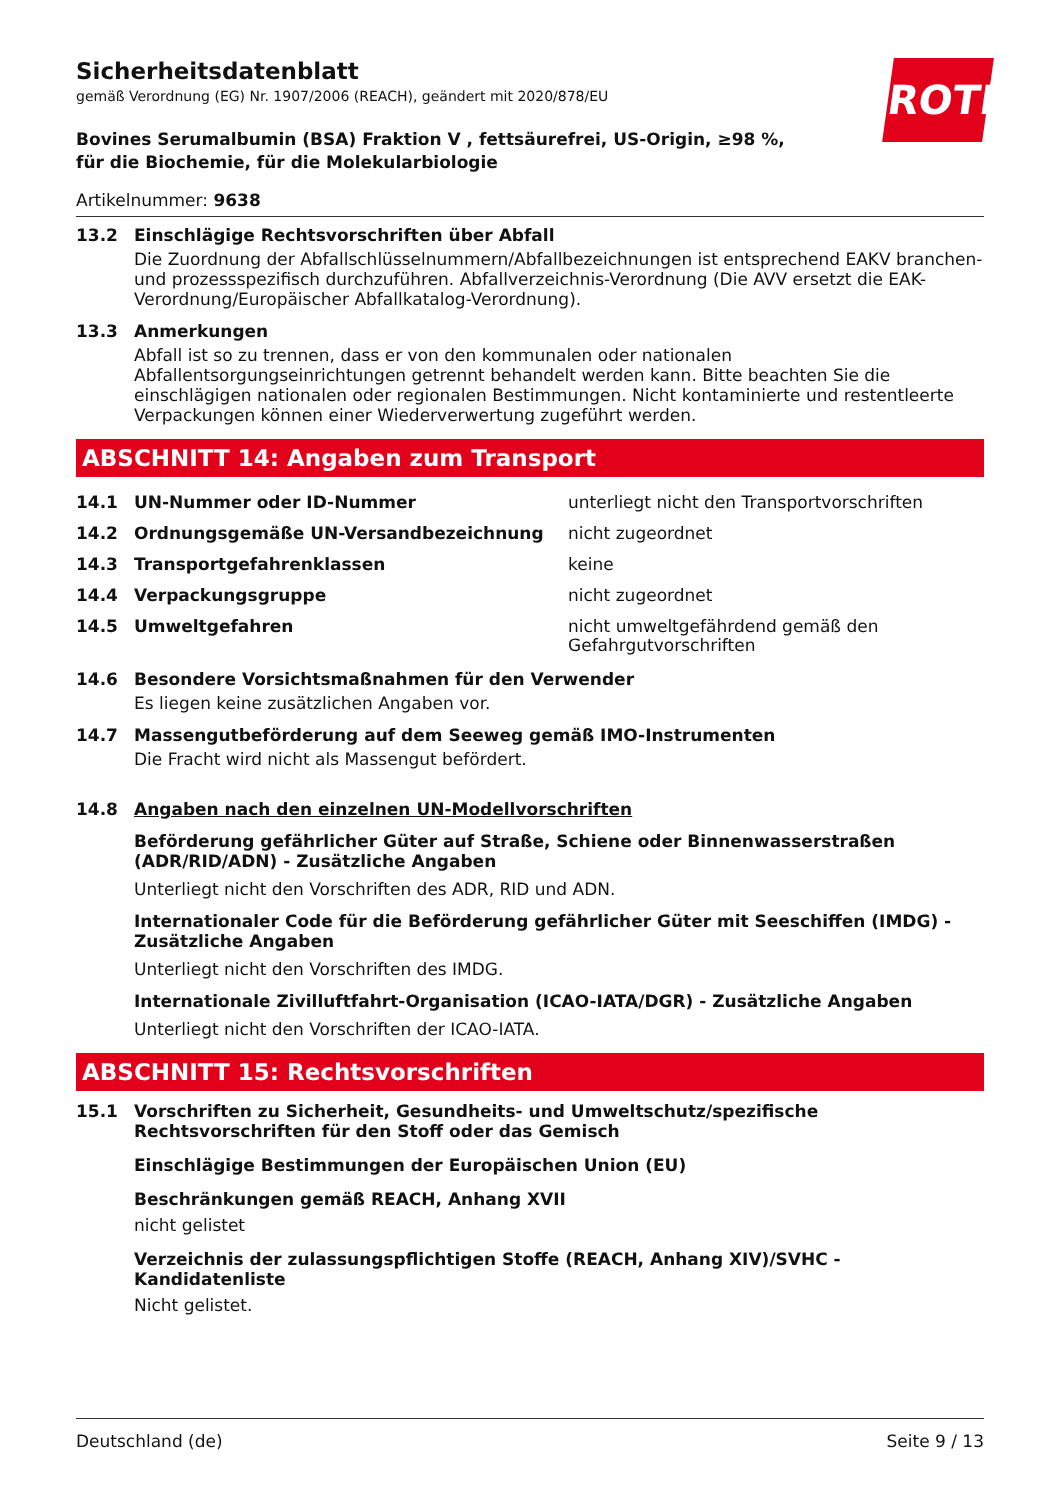Sicherheitsdatenblatt
gemäß Verordnung (EG) Nr. 1907/2006 (REACH), geändert mit 2020/878/EU
ROTH
Bovines Serumalbumin (BSA) Fraktion V , fettsäurefrei, US-Origin, ≥98 %, für die Biochemie, für die Molekularbiologie
Artikelnummer: 9638
13.2 Einschlägige Rechtsvorschriften über Abfall
Die Zuordnung der Abfallschlüsselnummern/Abfallbezeichnungen ist entsprechend EAKV branchen- und prozessspezifisch durchzuführen. Abfallverzeichnis-Verordnung (Die AVV ersetzt die EAK-Verordnung/Europäischer Abfallkatalog-Verordnung).
13.3 Anmerkungen
Abfall ist so zu trennen, dass er von den kommunalen oder nationalen Abfallentsorgungseinrichtungen getrennt behandelt werden kann. Bitte beachten Sie die einschlägigen nationalen oder regionalen Bestimmungen. Nicht kontaminierte und restentleerte Verpackungen können einer Wiederverwertung zugeführt werden.
ABSCHNITT 14: Angaben zum Transport
| 14.1 | UN-Nummer oder ID-Nummer | unterliegt nicht den Transportvorschriften |
| 14.2 | Ordnungsgemäße UN-Versandbezeichnung | nicht zugeordnet |
| 14.3 | Transportgefahrenklassen | keine |
| 14.4 | Verpackungsgruppe | nicht zugeordnet |
| 14.5 | Umweltgefahren | nicht umweltgefährdend gemäß den Gefahrgutvorschriften |
14.6 Besondere Vorsichtsmaßnahmen für den Verwender
Es liegen keine zusätzlichen Angaben vor.
14.7 Massengutbeförderung auf dem Seeweg gemäß IMO-Instrumenten
Die Fracht wird nicht als Massengut befördert.
14.8 Angaben nach den einzelnen UN-Modellvorschriften
Beförderung gefährlicher Güter auf Straße, Schiene oder Binnenwasserstraßen (ADR/RID/ADN) - Zusätzliche Angaben
Unterliegt nicht den Vorschriften des ADR, RID und ADN.
Internationaler Code für die Beförderung gefährlicher Güter mit Seeschiffen (IMDG) - Zusätzliche Angaben
Unterliegt nicht den Vorschriften des IMDG.
Internationale Zivilluftfahrt-Organisation (ICAO-IATA/DGR) - Zusätzliche Angaben
Unterliegt nicht den Vorschriften der ICAO-IATA.
ABSCHNITT 15: Rechtsvorschriften
15.1 Vorschriften zu Sicherheit, Gesundheits- und Umweltschutz/spezifische Rechtsvorschriften für den Stoff oder das Gemisch
Einschlägige Bestimmungen der Europäischen Union (EU)
Beschränkungen gemäß REACH, Anhang XVII
nicht gelistet
Verzeichnis der zulassungspflichtigen Stoffe (REACH, Anhang XIV)/SVHC - Kandidatenliste
Nicht gelistet.
Deutschland (de) Seite 9 / 13